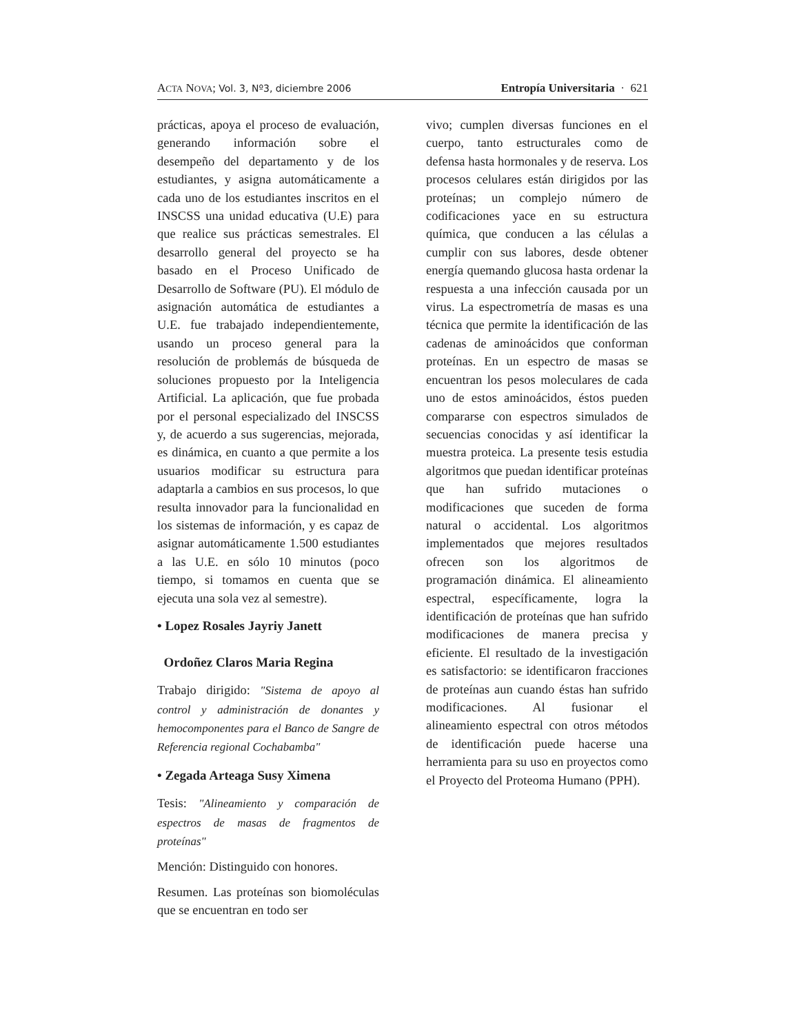ACTA NOVA; Vol. 3, Nº3, diciembre 2006 Entropía Universitaria · 621
prácticas, apoya el proceso de evaluación, generando información sobre el desempeño del departamento y de los estudiantes, y asigna automáticamente a cada uno de los estudiantes inscritos en el INSCSS una unidad educativa (U.E) para que realice sus prácticas semestrales. El desarrollo general del proyecto se ha basado en el Proceso Unificado de Desarrollo de Software (PU). El módulo de asignación automática de estudiantes a U.E. fue trabajado independientemente, usando un proceso general para la resolución de problemás de búsqueda de soluciones propuesto por la Inteligencia Artificial. La aplicación, que fue probada por el personal especializado del INSCSS y, de acuerdo a sus sugerencias, mejorada, es dinámica, en cuanto a que permite a los usuarios modificar su estructura para adaptarla a cambios en sus procesos, lo que resulta innovador para la funcionalidad en los sistemas de información, y es capaz de asignar automáticamente 1.500 estudiantes a las U.E. en sólo 10 minutos (poco tiempo, si tomamos en cuenta que se ejecuta una sola vez al semestre).
• Lopez Rosales Jayriy Janett
Ordoñez Claros Maria Regina
Trabajo dirigido: "Sistema de apoyo al control y administración de donantes y hemocomponentes para el Banco de Sangre de Referencia regional Cochabamba"
• Zegada Arteaga Susy Ximena
Tesis: "Alineamiento y comparación de espectros de masas de fragmentos de proteínas"
Mención: Distinguido con honores.
Resumen. Las proteínas son biomoléculas que se encuentran en todo ser
vivo; cumplen diversas funciones en el cuerpo, tanto estructurales como de defensa hasta hormonales y de reserva. Los procesos celulares están dirigidos por las proteínas; un complejo número de codificaciones yace en su estructura química, que conducen a las células a cumplir con sus labores, desde obtener energía quemando glucosa hasta ordenar la respuesta a una infección causada por un virus. La espectrometría de masas es una técnica que permite la identificación de las cadenas de aminoácidos que conforman proteínas. En un espectro de masas se encuentran los pesos moleculares de cada uno de estos aminoácidos, éstos pueden compararse con espectros simulados de secuencias conocidas y así identificar la muestra proteica. La presente tesis estudia algoritmos que puedan identificar proteínas que han sufrido mutaciones o modificaciones que suceden de forma natural o accidental. Los algoritmos implementados que mejores resultados ofrecen son los algoritmos de programación dinámica. El alineamiento espectral, específicamente, logra la identificación de proteínas que han sufrido modificaciones de manera precisa y eficiente. El resultado de la investigación es satisfactorio: se identificaron fracciones de proteínas aun cuando éstas han sufrido modificaciones. Al fusionar el alineamiento espectral con otros métodos de identificación puede hacerse una herramienta para su uso en proyectos como el Proyecto del Proteoma Humano (PPH).